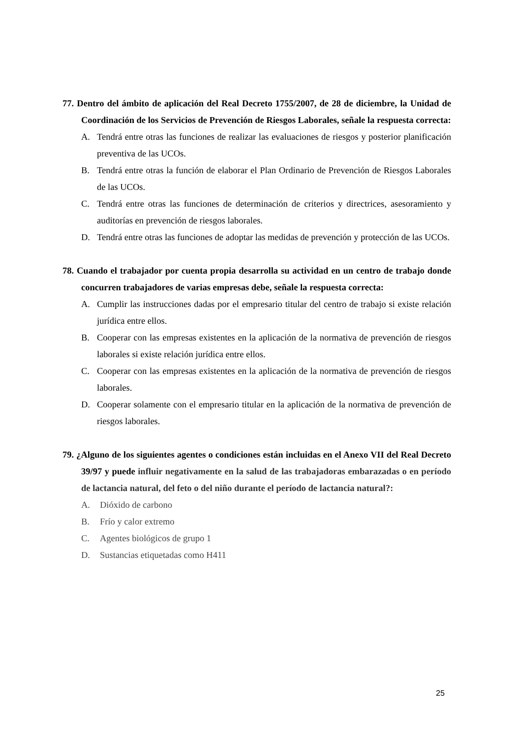77. Dentro del ámbito de aplicación del Real Decreto 1755/2007, de 28 de diciembre, la Unidad de Coordinación de los Servicios de Prevención de Riesgos Laborales, señale la respuesta correcta:
A. Tendrá entre otras las funciones de realizar las evaluaciones de riesgos y posterior planificación preventiva de las UCOs.
B. Tendrá entre otras la función de elaborar el Plan Ordinario de Prevención de Riesgos Laborales de las UCOs.
C. Tendrá entre otras las funciones de determinación de criterios y directrices, asesoramiento y auditorías en prevención de riesgos laborales.
D. Tendrá entre otras las funciones de adoptar las medidas de prevención y protección de las UCOs.
78. Cuando el trabajador por cuenta propia desarrolla su actividad en un centro de trabajo donde concurren trabajadores de varias empresas debe, señale la respuesta correcta:
A. Cumplir las instrucciones dadas por el empresario titular del centro de trabajo si existe relación jurídica entre ellos.
B. Cooperar con las empresas existentes en la aplicación de la normativa de prevención de riesgos laborales si existe relación jurídica entre ellos.
C. Cooperar con las empresas existentes en la aplicación de la normativa de prevención de riesgos laborales.
D. Cooperar solamente con el empresario titular en la aplicación de la normativa de prevención de riesgos laborales.
79. ¿Alguno de los siguientes agentes o condiciones están incluidas en el Anexo VII del Real Decreto 39/97 y puede influir negativamente en la salud de las trabajadoras embarazadas o en período de lactancia natural, del feto o del niño durante el período de lactancia natural?:
A. Dióxido de carbono
B. Frío y calor extremo
C. Agentes biológicos de grupo 1
D. Sustancias etiquetadas como H411
25